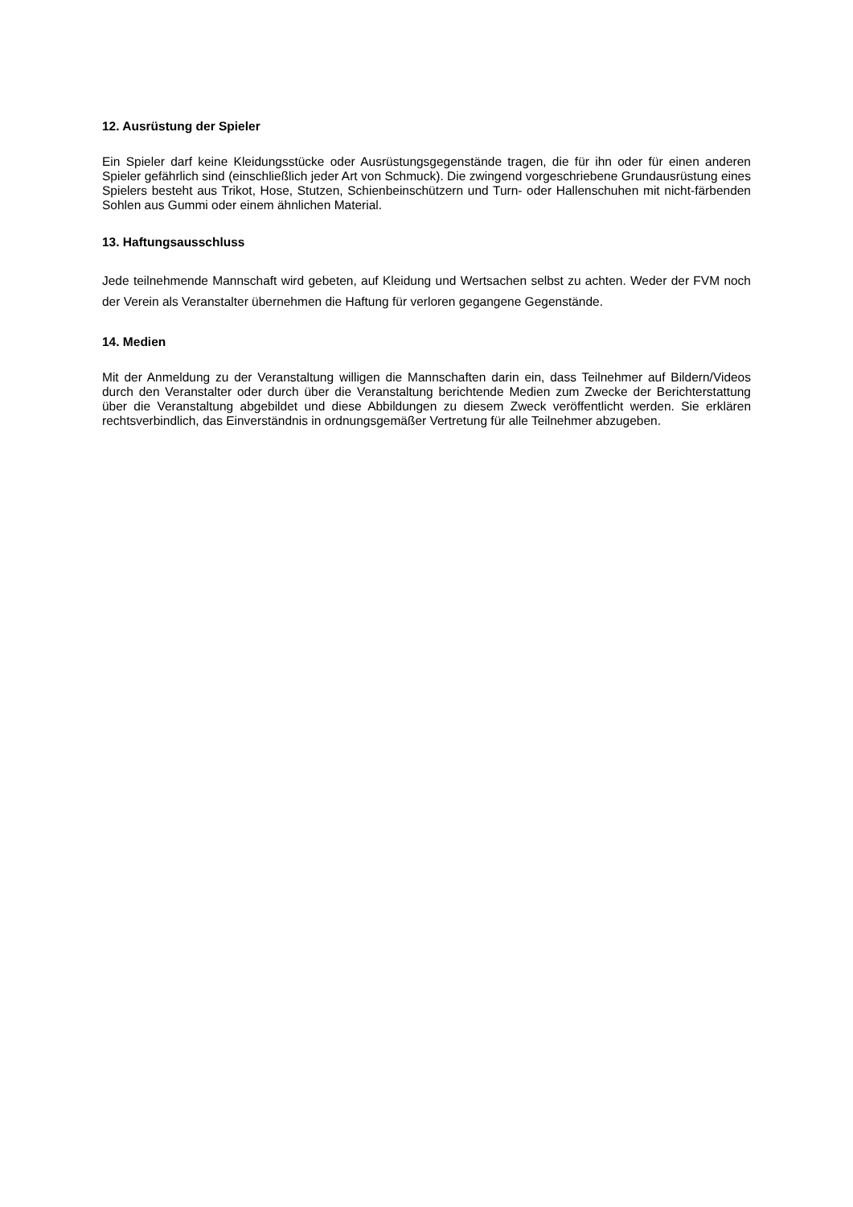12. Ausrüstung der Spieler
Ein Spieler darf keine Kleidungsstücke oder Ausrüstungsgegenstände tragen, die für ihn oder für einen anderen Spieler gefährlich sind (einschließlich jeder Art von Schmuck). Die zwingend vorgeschriebene Grundausrüstung eines Spielers besteht aus Trikot, Hose, Stutzen, Schienbeinschützern und Turn- oder Hallenschuhen mit nicht-färbenden Sohlen aus Gummi oder einem ähnlichen Material.
13. Haftungsausschluss
Jede teilnehmende Mannschaft wird gebeten, auf Kleidung und Wertsachen selbst zu achten. Weder der FVM noch der Verein als Veranstalter übernehmen die Haftung für verloren gegangene Gegenstände.
14. Medien
Mit der Anmeldung zu der Veranstaltung willigen die Mannschaften darin ein, dass Teilnehmer auf Bildern/Videos durch den Veranstalter oder durch über die Veranstaltung berichtende Medien zum Zwecke der Berichterstattung über die Veranstaltung abgebildet und diese Abbildungen zu diesem Zweck veröffentlicht werden. Sie erklären rechtsverbindlich, das Einverständnis in ordnungsgemäßer Vertretung für alle Teilnehmer abzugeben.